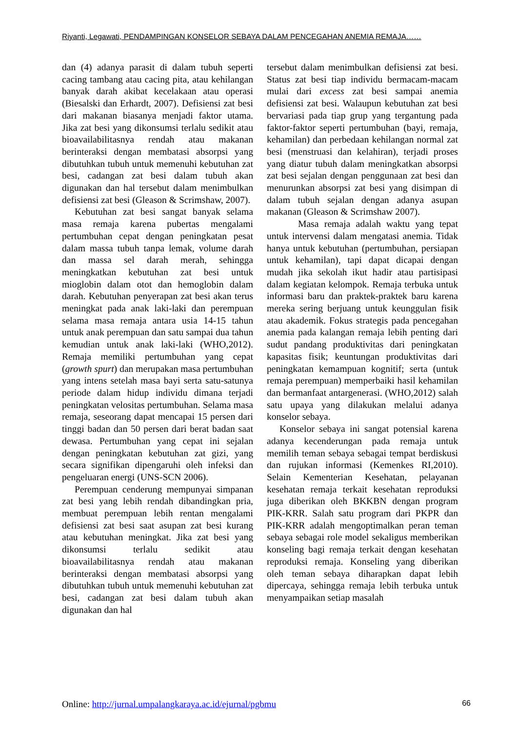Riyanti, Legawati, PENDAMPINGAN KONSELOR SEBAYA DALAM PENCEGAHAN ANEMIA REMAJA……
dan (4) adanya parasit di dalam tubuh seperti cacing tambang atau cacing pita, atau kehilangan banyak darah akibat kecelakaan atau operasi (Biesalski dan Erhardt, 2007). Defisiensi zat besi dari makanan biasanya menjadi faktor utama. Jika zat besi yang dikonsumsi terlalu sedikit atau bioavailabilitasnya rendah atau makanan berinteraksi dengan membatasi absorpsi yang dibutuhkan tubuh untuk memenuhi kebutuhan zat besi, cadangan zat besi dalam tubuh akan digunakan dan hal tersebut dalam menimbulkan defisiensi zat besi (Gleason & Scrimshaw, 2007).
Kebutuhan zat besi sangat banyak selama masa remaja karena pubertas mengalami pertumbuhan cepat dengan peningkatan pesat dalam massa tubuh tanpa lemak, volume darah dan massa sel darah merah, sehingga meningkatkan kebutuhan zat besi untuk mioglobin dalam otot dan hemoglobin dalam darah. Kebutuhan penyerapan zat besi akan terus meningkat pada anak laki-laki dan perempuan selama masa remaja antara usia 14-15 tahun untuk anak perempuan dan satu sampai dua tahun kemudian untuk anak laki-laki (WHO,2012). Remaja memiliki pertumbuhan yang cepat (growth spurt) dan merupakan masa pertumbuhan yang intens setelah masa bayi serta satu-satunya periode dalam hidup individu dimana terjadi peningkatan velositas pertumbuhan. Selama masa remaja, seseorang dapat mencapai 15 persen dari tinggi badan dan 50 persen dari berat badan saat dewasa. Pertumbuhan yang cepat ini sejalan dengan peningkatan kebutuhan zat gizi, yang secara signifikan dipengaruhi oleh infeksi dan pengeluaran energi (UNS-SCN 2006).
Perempuan cenderung mempunyai simpanan zat besi yang lebih rendah dibandingkan pria, membuat perempuan lebih rentan mengalami defisiensi zat besi saat asupan zat besi kurang atau kebutuhan meningkat. Jika zat besi yang dikonsumsi terlalu sedikit atau bioavailabilitasnya rendah atau makanan berinteraksi dengan membatasi absorpsi yang dibutuhkan tubuh untuk memenuhi kebutuhan zat besi, cadangan zat besi dalam tubuh akan digunakan dan hal
tersebut dalam menimbulkan defisiensi zat besi. Status zat besi tiap individu bermacam-macam mulai dari excess zat besi sampai anemia defisiensi zat besi. Walaupun kebutuhan zat besi bervariasi pada tiap grup yang tergantung pada faktor-faktor seperti pertumbuhan (bayi, remaja, kehamilan) dan perbedaan kehilangan normal zat besi (menstruasi dan kelahiran), terjadi proses yang diatur tubuh dalam meningkatkan absorpsi zat besi sejalan dengan penggunaan zat besi dan menurunkan absorpsi zat besi yang disimpan di dalam tubuh sejalan dengan adanya asupan makanan (Gleason & Scrimshaw 2007).
Masa remaja adalah waktu yang tepat untuk intervensi dalam mengatasi anemia. Tidak hanya untuk kebutuhan (pertumbuhan, persiapan untuk kehamilan), tapi dapat dicapai dengan mudah jika sekolah ikut hadir atau partisipasi dalam kegiatan kelompok. Remaja terbuka untuk informasi baru dan praktek-praktek baru karena mereka sering berjuang untuk keunggulan fisik atau akademik. Fokus strategis pada pencegahan anemia pada kalangan remaja lebih penting dari sudut pandang produktivitas dari peningkatan kapasitas fisik; keuntungan produktivitas dari peningkatan kemampuan kognitif; serta (untuk remaja perempuan) memperbaiki hasil kehamilan dan bermanfaat antargenerasi. (WHO,2012) salah satu upaya yang dilakukan melalui adanya konselor sebaya.
Konselor sebaya ini sangat potensial karena adanya kecenderungan pada remaja untuk memilih teman sebaya sebagai tempat berdiskusi dan rujukan informasi (Kemenkes RI,2010). Selain Kementerian Kesehatan, pelayanan kesehatan remaja terkait kesehatan reproduksi juga diberikan oleh BKKBN dengan program PIK-KRR. Salah satu program dari PKPR dan PIK-KRR adalah mengoptimalkan peran teman sebaya sebagai role model sekaligus memberikan konseling bagi remaja terkait dengan kesehatan reproduksi remaja. Konseling yang diberikan oleh teman sebaya diharapkan dapat lebih dipercaya, sehingga remaja lebih terbuka untuk menyampaikan setiap masalah
Online: http://jurnal.umpalangkaraya.ac.id/ejurnal/pgbmu 66